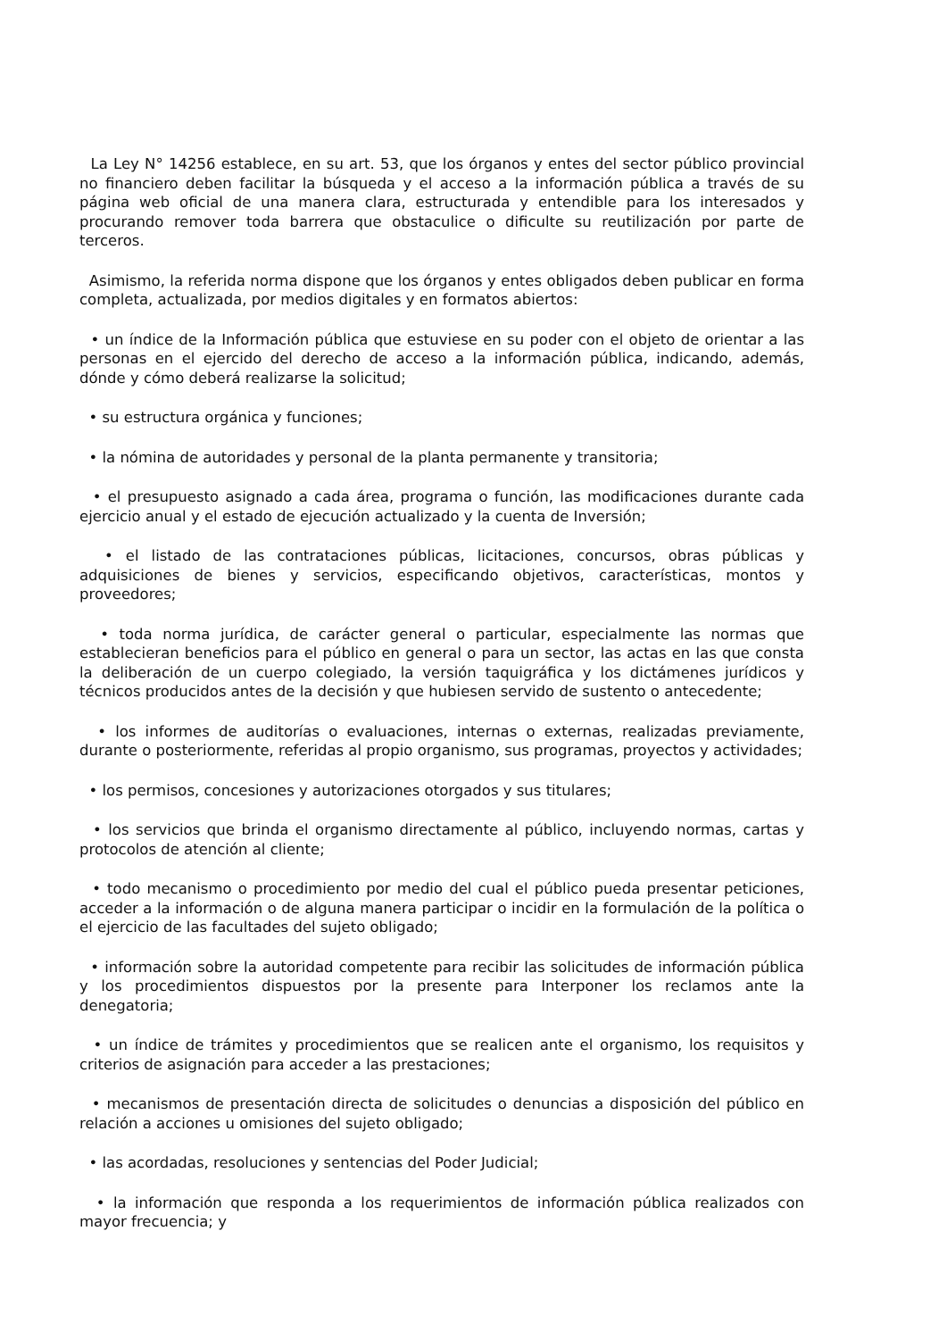La Ley N° 14256 establece, en su art. 53, que los órganos y entes del sector público provincial no financiero deben facilitar la búsqueda y el acceso a la información pública a través de su página web oficial de una manera clara, estructurada y entendible para los interesados y procurando remover toda barrera que obstaculice o dificulte su reutilización por parte de terceros.
Asimismo, la referida norma dispone que los órganos y entes obligados deben publicar en forma completa, actualizada, por medios digitales y en formatos abiertos:
• un índice de la Información pública que estuviese en su poder con el objeto de orientar a las personas en el ejercido del derecho de acceso a la información pública, indicando, además, dónde y cómo deberá realizarse la solicitud;
• su estructura orgánica y funciones;
• la nómina de autoridades y personal de la planta permanente y transitoria;
• el presupuesto asignado a cada área, programa o función, las modificaciones durante cada ejercicio anual y el estado de ejecución actualizado y la cuenta de Inversión;
• el listado de las contrataciones públicas, licitaciones, concursos, obras públicas y adquisiciones de bienes y servicios, especificando objetivos, características, montos y proveedores;
• toda norma jurídica, de carácter general o particular, especialmente las normas que establecieran beneficios para el público en general o para un sector, las actas en las que consta la deliberación de un cuerpo colegiado, la versión taquigráfica y los dictámenes jurídicos y técnicos producidos antes de la decisión y que hubiesen servido de sustento o antecedente;
• los informes de auditorías o evaluaciones, internas o externas, realizadas previamente, durante o posteriormente, referidas al propio organismo, sus programas, proyectos y actividades;
• los permisos, concesiones y autorizaciones otorgados y sus titulares;
• los servicios que brinda el organismo directamente al público, incluyendo normas, cartas y protocolos de atención al cliente;
• todo mecanismo o procedimiento por medio del cual el público pueda presentar peticiones, acceder a la información o de alguna manera participar o incidir en la formulación de la política o el ejercicio de las facultades del sujeto obligado;
• información sobre la autoridad competente para recibir las solicitudes de información pública y los procedimientos dispuestos por la presente para Interponer los reclamos ante la denegatoria;
• un índice de trámites y procedimientos que se realicen ante el organismo, los requisitos y criterios de asignación para acceder a las prestaciones;
• mecanismos de presentación directa de solicitudes o denuncias a disposición del público en relación a acciones u omisiones del sujeto obligado;
• las acordadas, resoluciones y sentencias del Poder Judicial;
• la información que responda a los requerimientos de información pública realizados con mayor frecuencia; y